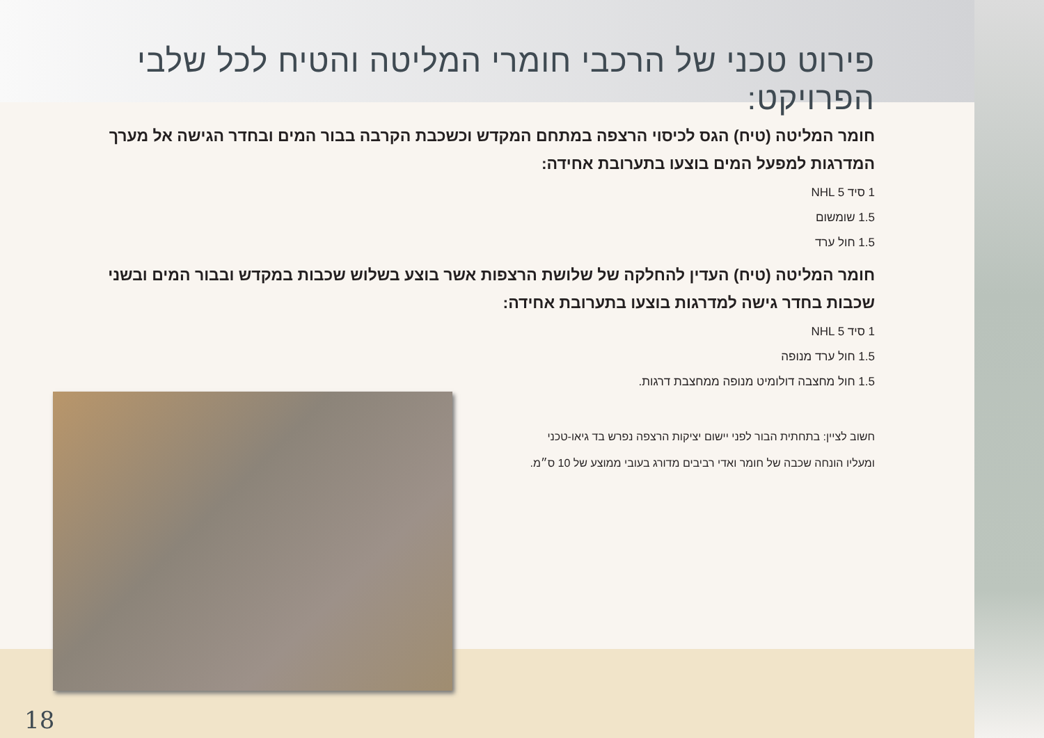פירוט טכני של הרכבי חומרי המליטה והטיח לכל שלבי הפרויקט:
חומר המליטה (טיח) הגס לכיסוי הרצפה במתחם המקדש וכשכבת הקרבה בבור המים ובחדר הגישה אל מערך המדרגות למפעל המים בוצעו בתערובת אחידה:
1 סיד NHL 5
1.5 שומשום
1.5 חול ערד
חומר המליטה (טיח) העדין להחלקה של שלושת הרצפות אשר בוצע בשלוש שכבות במקדש ובבור המים ובשני שכבות בחדר גישה למדרגות בוצעו בתערובת אחידה:
1 סיד NHL 5
1.5 חול ערד מנופה
1.5 חול מחצבה דולומיט מנופה ממחצבת דרגות.
חשוב לציין: בתחתית הבור לפני יישום יציקות הרצפה נפרש בד גיאו-טכני
ומעליו הונחה שכבה של חומר ואדי רביבים מדורג בעובי ממוצע של 10 ס״מ.
18